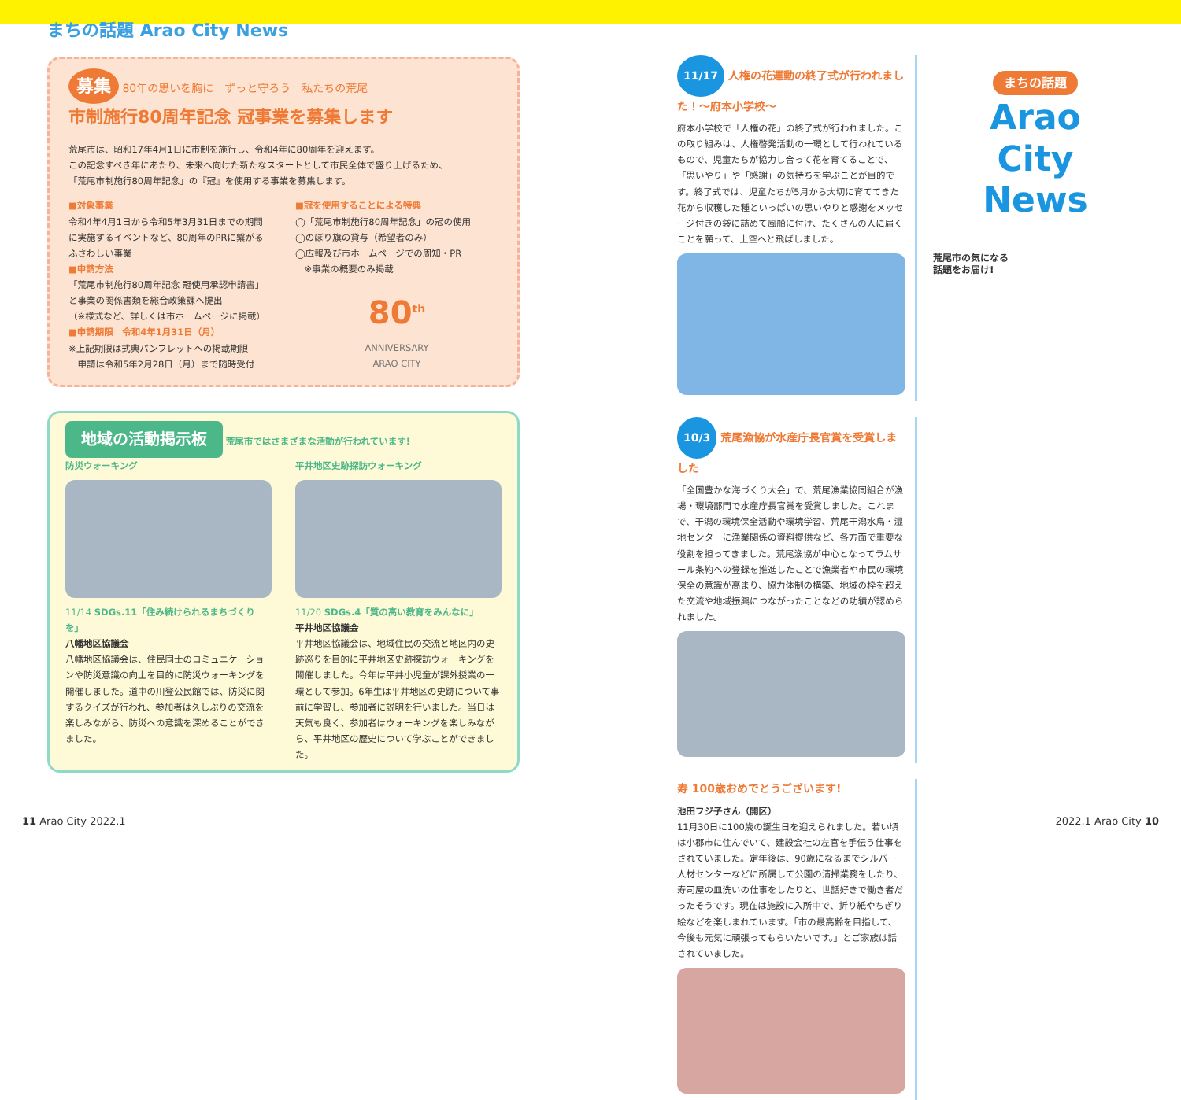まちの話題 Arao City News
募集 80年の思いを胸に　ずっと守ろう　私たちの荒尾
市制施行80周年記念 冠事業を募集します
荒尾市は、昭和17年4月1日に市制を施行し、令和4年に80周年を迎えます。
この記念すべき年にあたり、未来へ向けた新たなスタートとして市民全体で盛り上げるため、
「荒尾市制施行80周年記念」の『冠』を使用する事業を募集します。
■対象事業
令和4年4月1日から令和5年3月31日までの期間に実施するイベントなど、80周年のPRに繋がるふさわしい事業
■申請方法
「荒尾市制施行80周年記念 冠使用承認申請書」と事業の関係書類を総合政策課へ提出
（※様式など、詳しくは市ホームページに掲載）
■申請期限　令和4年1月31日（月）
※上記期限は式典パンフレットへの掲載期限
　申請は令和5年2月28日（月）まで随時受付
■冠を使用することによる特典
◯「荒尾市制施行80周年記念」の冠の使用
◯のぼり旗の貸与（希望者のみ）
◯広報及び市ホームページでの周知・PR
　※事業の概要のみ掲載
80<sup>th</sup>
ANNIVERSARY
ARAO CITY
地域の活動掲示板 荒尾市ではさまざまな活動が行われています!
防災ウォーキング
11/14 SDGs.11「住み続けられるまちづくりを」
八幡地区協議会
八幡地区協議会は、住民同士のコミュニケーションや防災意識の向上を目的に防災ウォーキングを開催しました。道中の川登公民館では、防災に関するクイズが行われ、参加者は久しぶりの交流を楽しみながら、防災への意識を深めることができました。
平井地区史跡探訪ウォーキング
11/20 SDGs.4「質の高い教育をみんなに」
平井地区協議会
平井地区協議会は、地域住民の交流と地区内の史跡巡りを目的に平井地区史跡探訪ウォーキングを開催しました。今年は平井小児童が課外授業の一環として参加。6年生は平井地区の史跡について事前に学習し、参加者に説明を行いました。当日は天気も良く、参加者はウォーキングを楽しみながら、平井地区の歴史について学ぶことができました。
11/17 人権の花運動の終了式が行われました！～府本小学校～
府本小学校で「人権の花」の終了式が行われました。この取り組みは、人権啓発活動の一環として行われているもので、児童たちが協力し合って花を育てることで、「思いやり」や「感謝」の気持ちを学ぶことが目的です。終了式では、児童たちが5月から大切に育ててきた花から収穫した種といっぱいの思いやりと感謝をメッセージ付きの袋に詰めて風船に付け、たくさんの人に届くことを願って、上空へと飛ばしました。
まちの話題
Arao
City
News
荒尾市の気になる
話題をお届け!
10/3 荒尾漁協が水産庁長官賞を受賞しました
「全国豊かな海づくり大会」で、荒尾漁業協同組合が漁場・環境部門で水産庁長官賞を受賞しました。これまで、干潟の環境保全活動や環境学習、荒尾干潟水鳥・湿地センターに漁業関係の資料提供など、各方面で重要な役割を担ってきました。荒尾漁協が中心となってラムサール条約への登録を推進したことで漁業者や市民の環境保全の意識が高まり、協力体制の構築、地域の枠を超えた交流や地域振興につながったことなどの功績が認められました。
寿 100歳おめでとうございます!
池田フジ子さん（開区）
11月30日に100歳の誕生日を迎えられました。若い頃は小郡市に住んでいて、建設会社の左官を手伝う仕事をされていました。定年後は、90歳になるまでシルバー人材センターなどに所属して公園の清掃業務をしたり、寿司屋の皿洗いの仕事をしたりと、世話好きで働き者だったそうです。現在は施設に入所中で、折り紙やちぎり絵などを楽しまれています。「市の最高齢を目指して、今後も元気に頑張ってもらいたいです。」とご家族は話されていました。
11 Arao City 2022.1 2022.1 Arao City 10